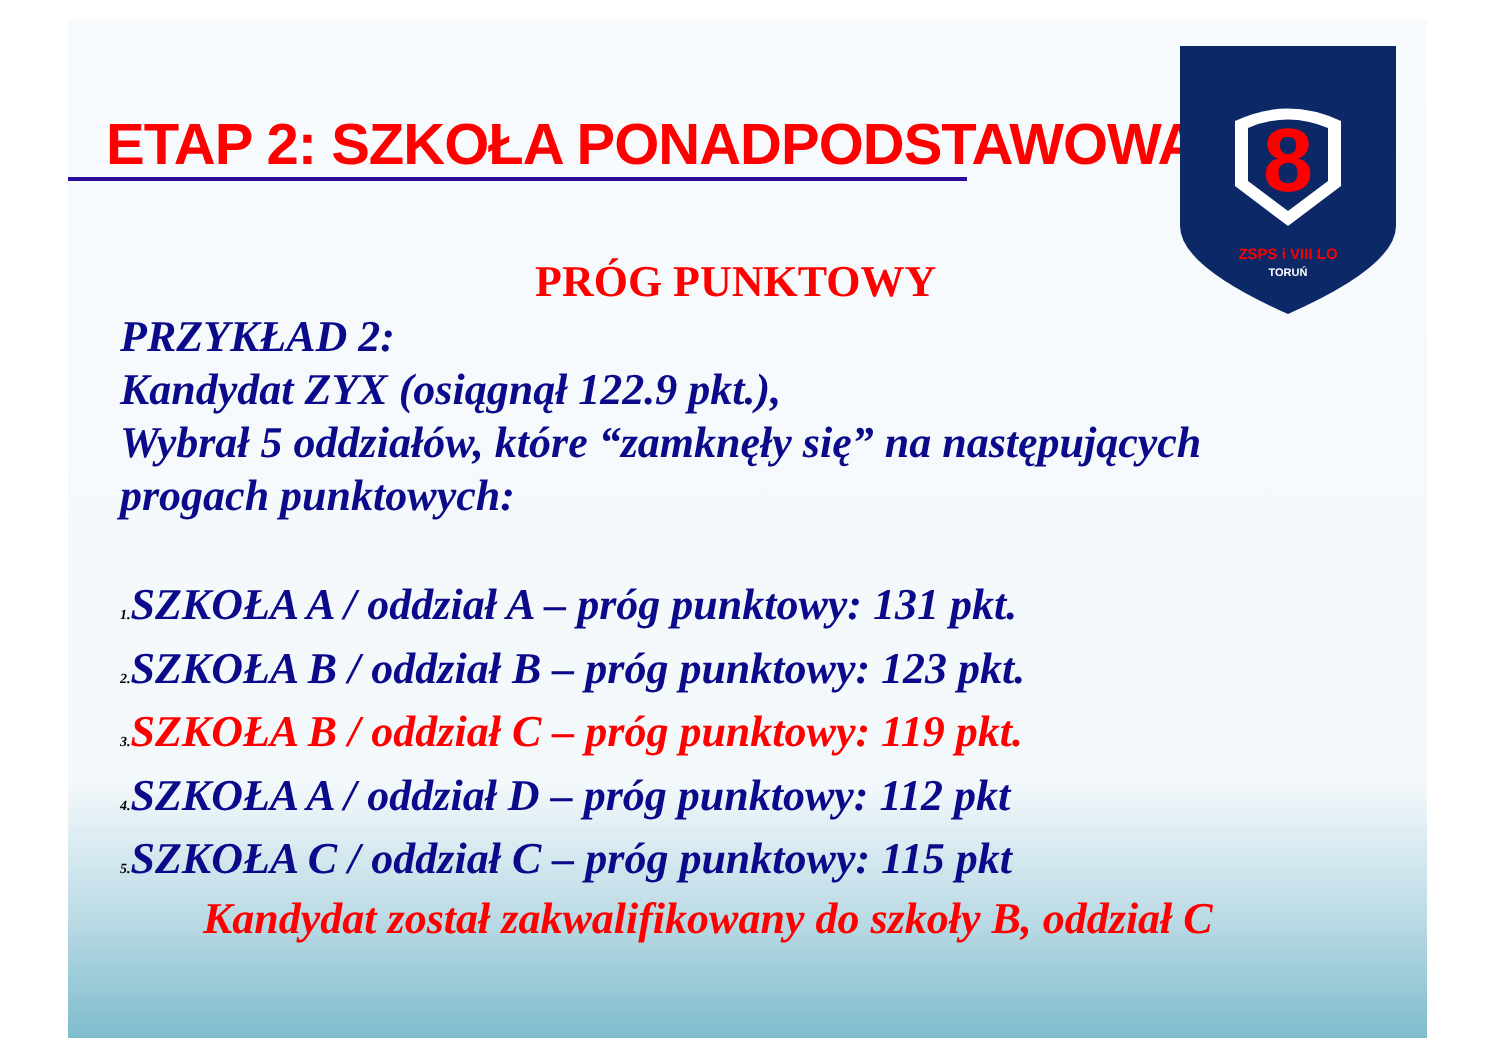ETAP 2: SZKOŁA PONADPODSTAWOWA:
8
ZSPS i VIII LO
TORUŃ
PRÓG PUNKTOWY
PRZYKŁAD 2:
Kandydat ZYX (osiągnął 122.9 pkt.),
Wybrał 5 oddziałów, które “zamknęły się” na następujących
progach punktowych:
1. SZKOŁA A / oddział A – próg punktowy: 131 pkt.
2. SZKOŁA B / oddział B – próg punktowy: 123 pkt.
3. SZKOŁA B / oddział C – próg punktowy: 119 pkt.
4. SZKOŁA A / oddział D – próg punktowy: 112 pkt
5. SZKOŁA C / oddział C – próg punktowy: 115 pkt
Kandydat został zakwalifikowany do szkoły B, oddział C